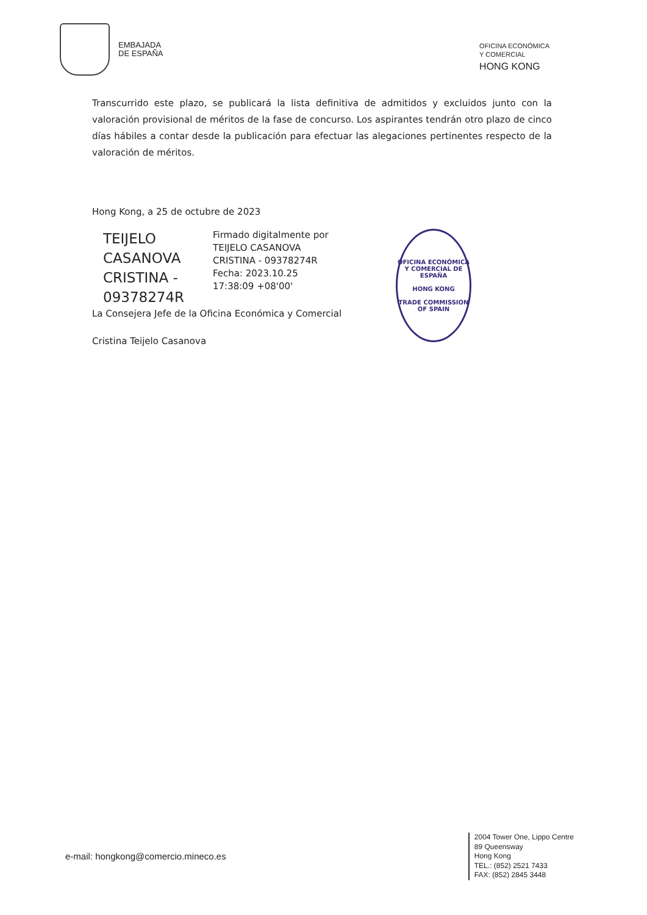EMBAJADA
DE ESPAÑA
OFICINA ECONÓMICA
Y COMERCIAL
HONG KONG
Transcurrido este plazo, se publicará la lista definitiva de admitidos y excluidos junto con la valoración provisional de méritos de la fase de concurso. Los aspirantes tendrán otro plazo de cinco días hábiles a contar desde la publicación para efectuar las alegaciones pertinentes respecto de la valoración de méritos.
Hong Kong, a 25 de octubre de 2023
TEIJELO CASANOVA CRISTINA - 09378274R
Firmado digitalmente por TEIJELO CASANOVA CRISTINA - 09378274R
Fecha: 2023.10.25 17:38:09 +08'00'
OFICINA ECONÓMICA Y COMERCIAL DE ESPAÑA
HONG KONG
TRADE COMMISSION OF SPAIN
La Consejera Jefe de la Oficina Económica y Comercial
Cristina Teijelo Casanova
e-mail: hongkong@comercio.mineco.es
2004 Tower One, Lippo Centre
89 Queensway
Hong Kong
TEL.: (852) 2521 7433
FAX: (852) 2845 3448